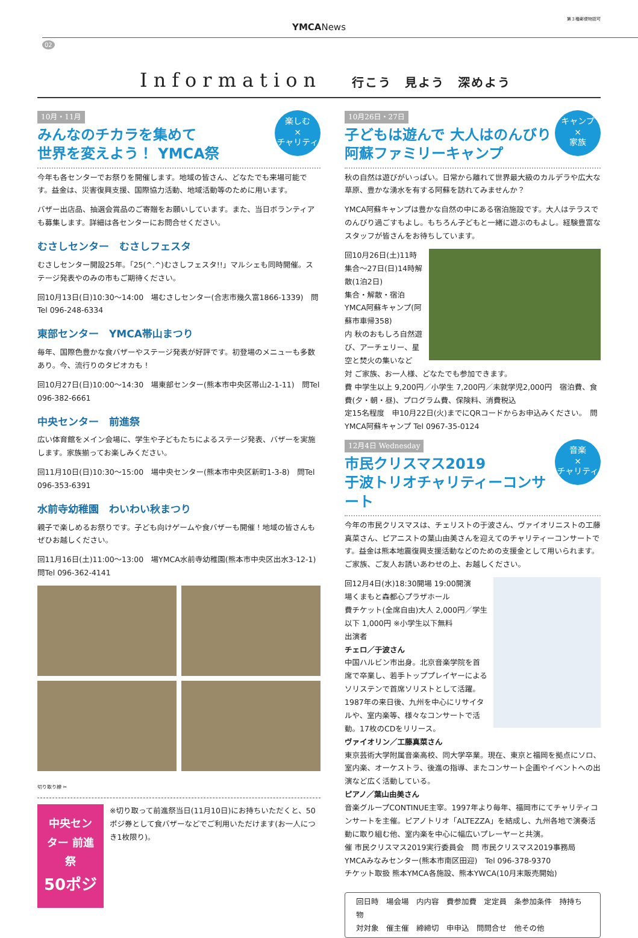第３種郵便物認可
YMCANews
02
Information 行こう　見よう　深めよう
10月・11月
楽しむ
×
チャリティ
みんなのチカラを集めて
世界を変えよう！ YMCA祭
今年も各センターでお祭りを開催します。地域の皆さん、どなたでも来場可能です。益金は、災害復興支援、国際協力活動、地域活動等のために用います。
バザー出店品、抽選会賞品のご寄贈をお願いしています。また、当日ボランティアも募集します。詳細は各センターにお問合せください。
むさしセンター　むさしフェスタ
むさしセンター開設25年。「25(^.^)むさしフェスタ!!」マルシェも同時開催。ステージ発表やのみの市もご期待ください。
回10月13日(日)10:30～14:00　場むさしセンター(合志市幾久富1866-1339)　問Tel 096-248-6334
東部センター　YMCA帯山まつり
毎年、国際色豊かな食バザーやステージ発表が好評です。初登場のメニューも多数あり。今、流行りのタピオカも！
回10月27日(日)10:00～14:30　場東部センター(熊本市中央区帯山2-1-11)　問Tel 096-382-6661
中央センター　前進祭
広い体育館をメイン会場に、学生や子どもたちによるステージ発表、バザーを実施します。家族揃ってお楽しみください。
回11月10日(日)10:30～15:00　場中央センター(熊本市中央区新町1-3-8)　問Tel 096-353-6391
水前寺幼稚園　わいわい秋まつり
親子で楽しめるお祭りです。子ども向けゲームや食バザーも開催！地域の皆さんもぜひお越しください。
回11月16日(土)11:00～13:00　場YMCA水前寺幼稚園(熊本市中央区出水3-12-1)　問Tel 096-362-4141
切り取り線 ✂
中央センター 前進祭
50ポジ
※切り取って前進祭当日(11月10日)にお持ちいただくと、50ポジ券として食バザーなどでご利用いただけます(お一人につき1枚限り)。
10月26日・27日
キャンプ
×
家族
子どもは遊んで 大人はのんびり
阿蘇ファミリーキャンプ
秋の自然は遊びがいっぱい。日常から離れて世界最大級のカルデラや広大な草原、豊かな湧水を有する阿蘇を訪れてみませんか？
YMCA阿蘇キャンプは豊かな自然の中にある宿泊施設です。大人はテラスでのんびり過ごすもよし。もちろん子どもと一緒に遊ぶのもよし。経験豊富なスタッフが皆さんをお待ちしています。
回10月26日(土)11時集合～27日(日)14時解散(1泊2日)
集合・解散・宿泊 YMCA阿蘇キャンプ(阿蘇市車帰358)
内 秋のおもしろ自然遊び、アーチェリー、星空と焚火の集いなど　対 ご家族、お一人様、どなたでも参加できます。
費 中学生以上 9,200円／小学生 7,200円／未就学児2,000円　宿泊費、食費(夕・朝・昼)、プログラム費、保険料、消費税込
定15名程度　申10月22日(火)までにQRコードからお申込みください。　問YMCA阿蘇キャンプ Tel 0967-35-0124
12月4日 Wednesday
音楽
×
チャリティ
市民クリスマス2019
于波トリオチャリティーコンサート
今年の市民クリスマスは、チェリストの于波さん、ヴァイオリニストの工藤真菜さん、ピアニストの葉山由美さんを迎えてのチャリティーコンサートです。益金は熊本地震復興支援活動などのための支援金として用いられます。ご家族、ご友人お誘いあわせの上、お越しください。
回12月4日(水)18:30開場 19:00開演
場くまもと森都心プラザホール
費チケット(全席自由)大人 2,000円／学生以下 1,000円 ※小学生以下無料
出演者
チェロ／于波さん
中国ハルビン市出身。北京音楽学院を首席で卒業し、若手トッププレイヤーによるソリステンで首席ソリストとして活躍。1987年の来日後、九州を中心にリサイタルや、室内楽等、様々なコンサートで活動。17枚のCDをリリース。
ヴァイオリン／工藤真菜さん
東京芸術大学附属音楽高校、同大学卒業。現在、東京と福岡を拠点にソロ、室内楽、オーケストラ、後進の指導、またコンサート企画やイベントへの出演など広く活動している。
ピアノ／葉山由美さん
音楽グループCONTINUE主宰。1997年より毎年、福岡市にてチャリティコンサートを主催。ピアノトリオ「ALTEZZA」を結成し、九州各地で演奏活動に取り組む他、室内楽を中心に幅広いプレーヤーと共演。
催 市民クリスマス2019実行委員会　問 市民クリスマス2019事務局　YMCAみなみセンター(熊本市南区田迎)　Tel 096-378-9370
チケット取扱 熊本YMCA各施設、熊本YWCA(10月末販売開始)
回日時　場会場　内内容　費参加費　定定員　条参加条件　持持ち物
対対象　催主催　締締切　申申込　問問合せ　他その他